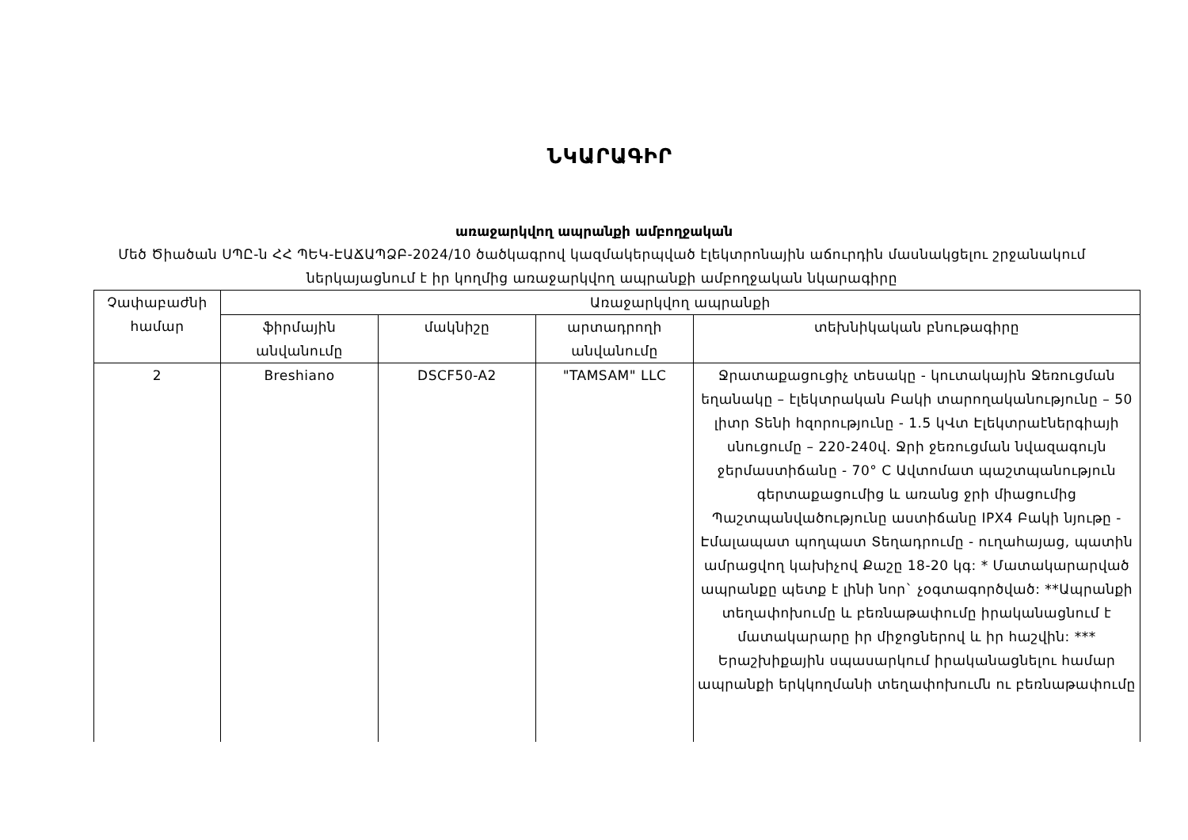ՆԿԱՐԱԳԻՐ
առաջարկվող ապրանքի ամբողջական
Մեծ Ծիածան ՍՊԸ-ն ՀՀ ՊԵԿ-ԷԱՃԱՊՁԲ-2024/10 ծածկագրով կազմակերպված էլեկտրոնային աճուրդին մասնակցելու շրջանակում ներկայացնում է իր կողմից առաջարկվող ապրանքի ամբողջական նկարագիրը
| Չափաբաժնի համար | Առաջարկվող ապրանքի | | | |
| --- | --- | --- | --- | --- |
| | ֆիրմային անվանումը | մակնիշը | արտադրողի անվանումը | տեխնիկական բնութագիրը |
| 2 | Breshiano | DSCF50-A2 | "TAMSAM" LLC | Ջրատաքացուցիչ տեսակը - կուտակային Ջեռուցման եղանակը – էլեկտրական Բակի տարողականությունը – 50 լիտր Տենի հզորությունը - 1.5 կՎտ Էլեկտրաէներգիայի սնուցումը – 220-240վ. Ջրի ջեռուցման նվազագույն ջերմաստիճանը - 70° C Ավտոմատ պաշտպանություն գերտաքացումից և առանց ջրի միացումից Պաշտպանվածությունը աստիճանը IPX4 Բակի նյութը - Էմալապատ պողպատ Տեղադրումը - ուղահայաց, պատին ամրացվող կախիչով Քաշը 18-20 կգ: * Մատակարարված ապրանքը պետք է լինի նոր` չօգտագործված: **Ապրանքի տեղափոխումը և բեռնաթափումը իրականացնում է մատակարարը իր միջոցներով և իր հաշվին: *** Երաշխիքային սպասարկում իրականացնելու համար ապրանքի երկկողմանի տեղափոխումն ու բեռնաթափումը |